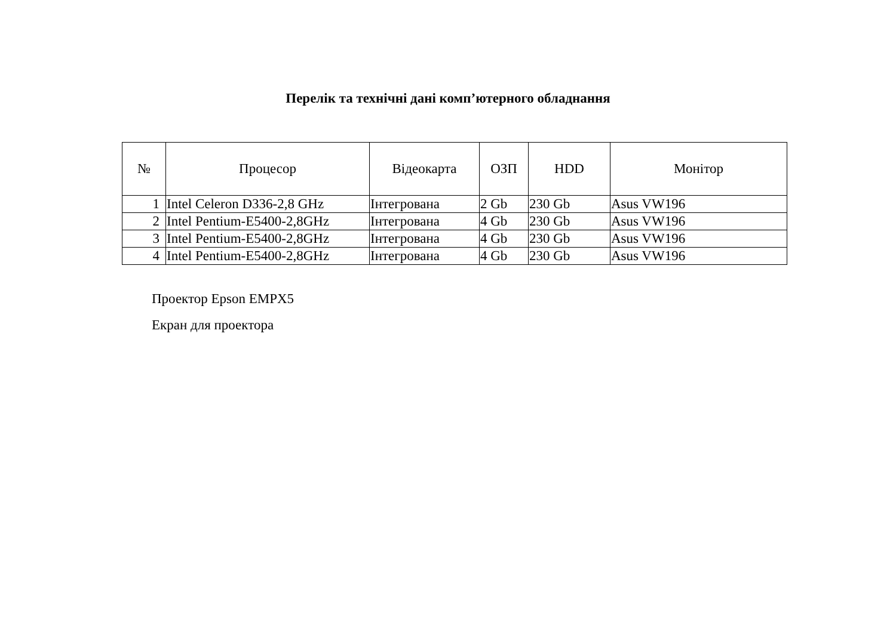Перелік та технічні дані комп’ютерного обладнання
| № | Процесор | Відеокарта | ОЗП | HDD | Монітор |
| --- | --- | --- | --- | --- | --- |
| 1 | Intel Celeron D336-2,8 GHz | Інтегрована | 2 Gb | 230 Gb | Asus VW196 |
| 2 | Intel Pentium-E5400-2,8GHz | Інтегрована | 4 Gb | 230 Gb | Asus VW196 |
| 3 | Intel Pentium-E5400-2,8GHz | Інтегрована | 4 Gb | 230 Gb | Asus VW196 |
| 4 | Intel Pentium-E5400-2,8GHz | Інтегрована | 4 Gb | 230 Gb | Asus VW196 |
Проектор Epson EMPX5
Екран для проектора